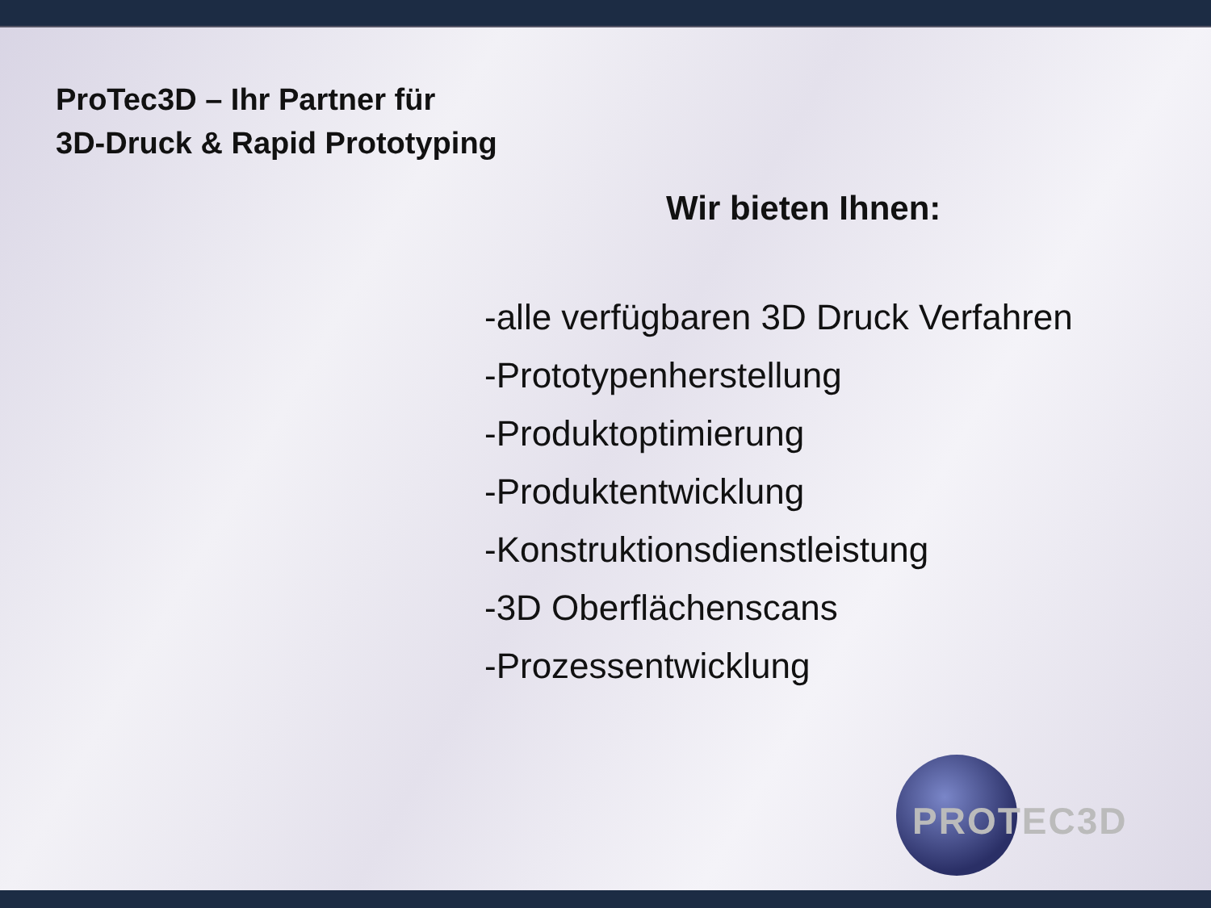ProTec3D – Ihr Partner für
3D-Druck & Rapid Prototyping
Wir bieten Ihnen:
-alle verfügbaren 3D Druck Verfahren
-Prototypenherstellung
-Produktoptimierung
-Produktentwicklung
-Konstruktionsdienstleistung
-3D Oberflächenscans
-Prozessentwicklung
PROTEC3D